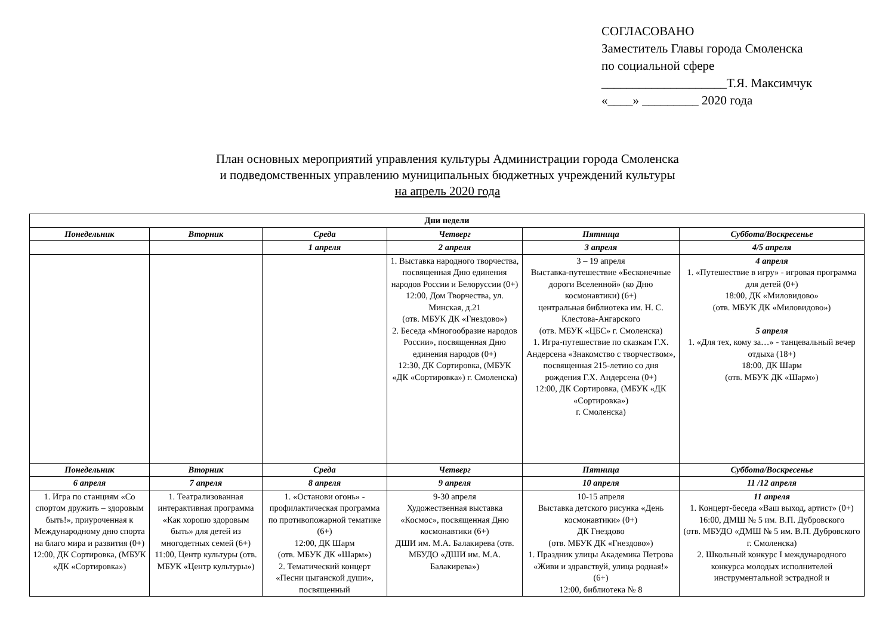СОГЛАСОВАНО
Заместитель Главы города Смоленска
по социальной сфере
____________________Т.Я. Максимчук
«____» _________ 2020 года
План основных мероприятий управления культуры Администрации города Смоленска
и подведомственных управлению муниципальных бюджетных учреждений культуры
на апрель 2020 года
| Дни недели | | | | | |
| --- | --- | --- | --- | --- | --- |
| Понедельник | Вторник | Среда | Четверг | Пятница | Суббота/Воскресенье |
| | | 1 апреля | 2 апреля | 3 апреля | 4/5 апреля |
| | | | 1. Выставка народного творчества, посвященная Дню единения народов России и Белоруссии (0+) 12:00, Дом Творчества, ул. Минская, д.21 (отв. МБУК ДК «Гнездово») 2. Беседа «Многообразие народов России», посвященная Дню единения народов (0+) 12:30, ДК Сортировка, (МБУК «ДК «Сортировка») г. Смоленска) | 3 – 19 апреля Выставка-путешествие «Бесконечные дороги Вселенной» (ко Дню космонавтики) (6+) центральная библиотека им. Н. С. Клестова-Ангарского (отв. МБУК «ЦБС» г. Смоленска) 1. Игра-путешествие по сказкам Г.Х. Андерсена «Знакомство с творчеством», посвященная 215-летию со дня рождения Г.Х. Андерсена (0+) 12:00, ДК Сортировка, (МБУК «ДК «Сортировка») г. Смоленска) | 4 апреля 1. «Путешествие в игру» - игровая программа для детей (0+) 18:00, ДК «Миловидово» (отв. МБУК ДК «Миловидово») 5 апреля 1. «Для тех, кому за…» - танцевальный вечер отдыха (18+) 18:00, ДК Шарм (отв. МБУК ДК «Шарм») |
| Понедельник | Вторник | Среда | Четверг | Пятница | Суббота/Воскресенье |
| 6 апреля | 7 апреля | 8 апреля | 9 апреля | 10 апреля | 11 /12 апреля |
| 1. Игра по станциям «Со спортом дружить – здоровым быть!», приуроченная к Международному дню спорта на благо мира и развития (0+) 12:00, ДК Сортировка, (МБУК «ДК «Сортировка») | 1. Театрализованная интерактивная программа «Как хорошо здоровым быть» для детей из многодетных семей (6+) 11:00, Центр культуры (отв. МБУК «Центр культуры») | 1. «Останови огонь» - профилактическая программа по противопожарной тематике (6+) 12:00, ДК Шарм (отв. МБУК ДК «Шарм») 2. Тематический концерт «Песни цыганской души», посвященный | 9-30 апреля Художественная выставка «Космос», посвященная Дню космонавтики (6+) ДШИ им. М.А. Балакирева (отв. МБУДО «ДШИ им. М.А. Балакирева») | 10-15 апреля Выставка детского рисунка «День космонавтики» (0+) ДК Гнездово (отв. МБУК ДК «Гнездово») 1. Праздник улицы Академика Петрова «Живи и здравствуй, улица родная!» (6+) 12:00, библиотека № 8 | 11 апреля 1. Концерт-беседа «Ваш выход, артист» (0+) 16:00, ДМШ № 5 им. В.П. Дубровского (отв. МБУДО «ДМШ № 5 им. В.П. Дубровского г. Смоленска) 2. Школьный конкурс I международного конкурса молодых исполнителей инструментальной эстрадной и |